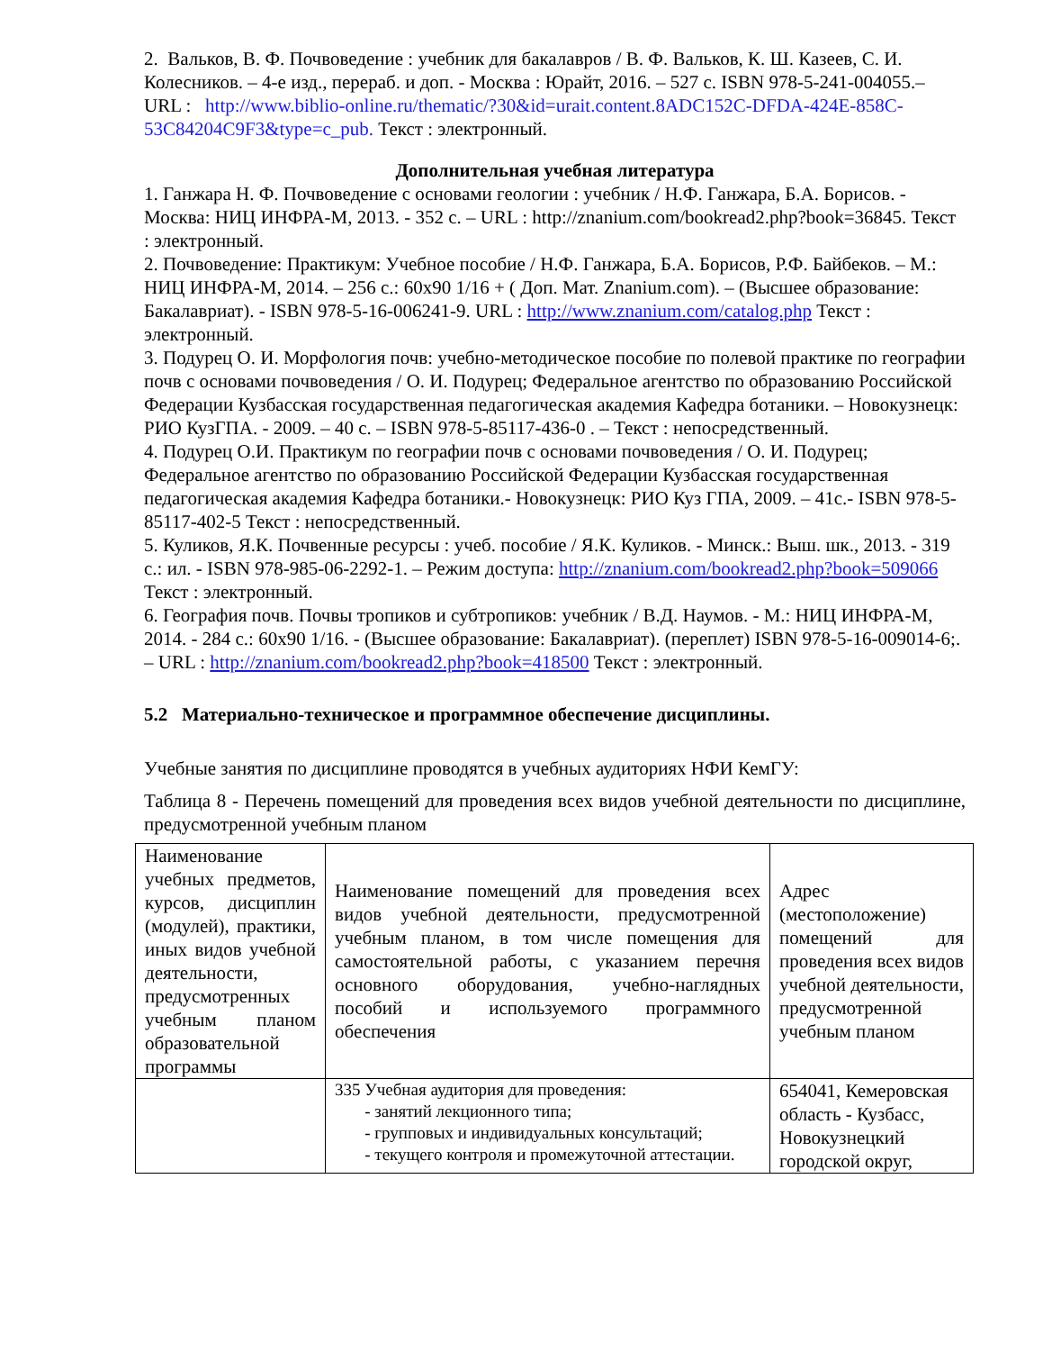2. Вальков, В. Ф. Почвоведение : учебник для бакалавров / В. Ф. Вальков, К. Ш. Казеев, С. И. Колесников. – 4-е изд., перераб. и доп. - Москва : Юрайт, 2016. – 527 с. ISBN 978-5-241-004055.– URL : http://www.biblio-online.ru/thematic/?30&id=urait.content.8ADC152C-DFDA-424E-858C-53C84204C9F3&type=c_pub. Текст : электронный.
Дополнительная учебная литература
1. Ганжара Н. Ф. Почвоведение с основами геологии : учебник / Н.Ф. Ганжара, Б.А. Борисов. - Москва: НИЦ ИНФРА-М, 2013. - 352 с. – URL : http://znanium.com/bookread2.php?book=36845. Текст : электронный.
2. Почвоведение: Практикум: Учебное пособие / Н.Ф. Ганжара, Б.А. Борисов, Р.Ф. Байбеков. – М.: НИЦ ИНФРА-М, 2014. – 256 с.: 60x90 1/16 + ( Доп. Мат. Znanium.com). – (Высшее образование: Бакалавриат). - ISBN 978-5-16-006241-9. URL : http://www.znanium.com/catalog.php Текст : электронный.
3. Подурец О. И. Морфология почв: учебно-методическое пособие по полевой практике по географии почв с основами почвоведения / О. И. Подурец; Федеральное агентство по образованию Российской Федерации Кузбасская государственная педагогическая академия Кафедра ботаники. – Новокузнецк: РИО КузГПА. - 2009. – 40 с. – ISBN 978-5-85117-436-0 . – Текст : непосредственный.
4. Подурец О.И. Практикум по географии почв с основами почвоведения / О. И. Подурец; Федеральное агентство по образованию Российской Федерации Кузбасская государственная педагогическая академия Кафедра ботаники.- Новокузнецк: РИО Куз ГПА, 2009. – 41с.- ISBN 978-5-85117-402-5 Текст : непосредственный.
5. Куликов, Я.К. Почвенные ресурсы : учеб. пособие / Я.К. Куликов. - Минск.: Выш. шк., 2013. - 319 с.: ил. - ISBN 978-985-06-2292-1. – Режим доступа: http://znanium.com/bookread2.php?book=509066 Текст : электронный.
6. География почв. Почвы тропиков и субтропиков: учебник / В.Д. Наумов. - М.: НИЦ ИНФРА-М, 2014. - 284 с.: 60x90 1/16. - (Высшее образование: Бакалавриат). (переплет) ISBN 978-5-16-009014-6;. – URL : http://znanium.com/bookread2.php?book=418500 Текст : электронный.
5.2 Материально-техническое и программное обеспечение дисциплины.
Учебные занятия по дисциплине проводятся в учебных аудиториях НФИ КемГУ:
Таблица 8 - Перечень помещений для проведения всех видов учебной деятельности по дисциплине, предусмотренной учебным планом
| Наименование учебных предметов, курсов, дисциплин (модулей), практики, иных видов учебной деятельности, предусмотренных учебным планом образовательной программы | Наименование помещений для проведения всех видов учебной деятельности, предусмотренной учебным планом, в том числе помещения для самостоятельной работы, с указанием перечня основного оборудования, учебно-наглядных пособий и используемого программного обеспечения | Адрес (местоположение) помещений для проведения всех видов учебной деятельности, предусмотренной учебным планом |
| | 335 Учебная аудитория для проведения: - занятий лекционного типа; - групповых и индивидуальных консультаций; - текущего контроля и промежуточной аттестации. | 654041, Кемеровская область - Кузбасс, Новокузнецкий городской округ, |